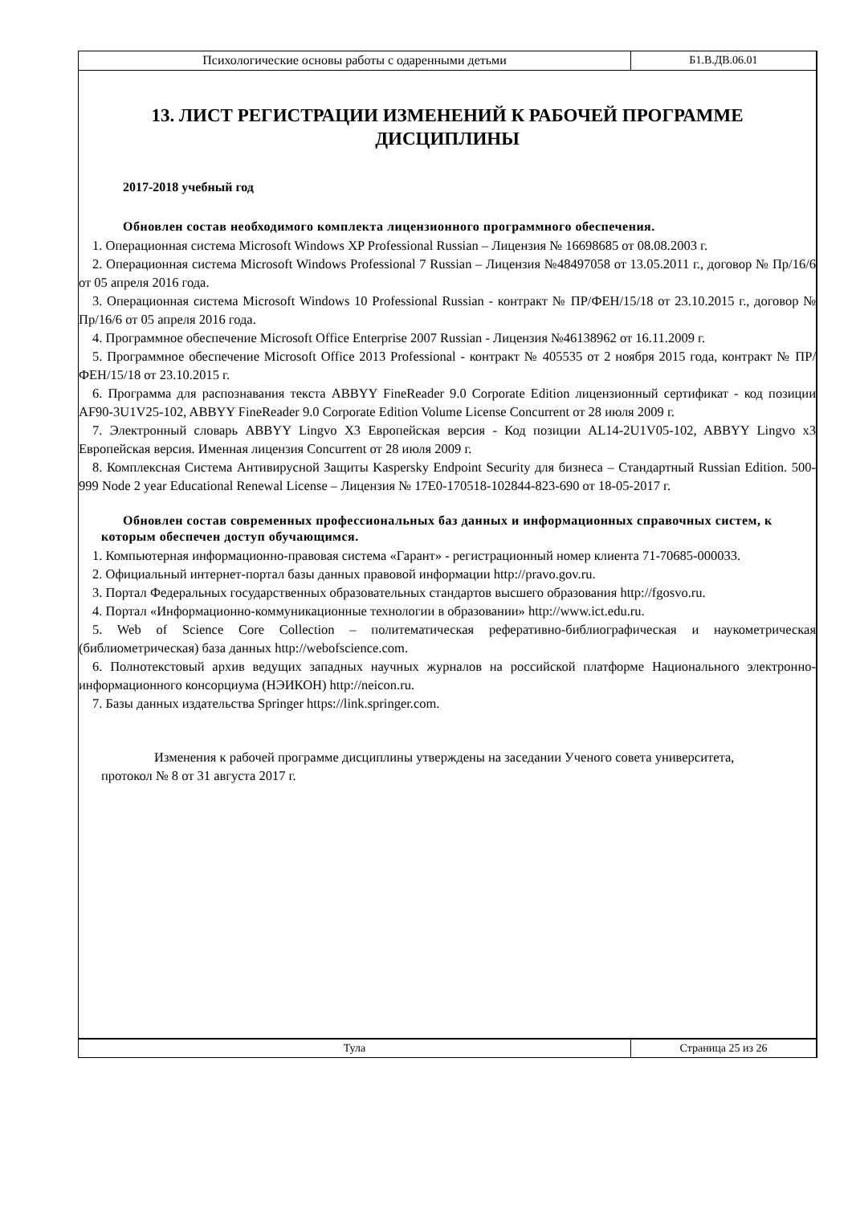| Психологические основы работы с одаренными детьми | Б1.В.ДВ.06.01 |
13. ЛИСТ РЕГИСТРАЦИИ ИЗМЕНЕНИЙ К РАБОЧЕЙ ПРОГРАММЕ ДИСЦИПЛИНЫ
2017-2018 учебный год
Обновлен состав необходимого комплекта лицензионного программного обеспечения.
1. Операционная система Microsoft Windows XP Professional Russian – Лицензия № 16698685 от 08.08.2003 г.
2. Операционная система Microsoft Windows Professional 7 Russian – Лицензия №48497058 от 13.05.2011 г., договор № Пр/16/6 от 05 апреля 2016 года.
3. Операционная система Microsoft Windows 10 Professional Russian - контракт № ПР/ФЕН/15/18 от 23.10.2015 г., договор № Пр/16/6 от 05 апреля 2016 года.
4. Программное обеспечение Microsoft Office Enterprise 2007 Russian - Лицензия №46138962 от 16.11.2009 г.
5. Программное обеспечение Microsoft Office 2013 Professional - контракт № 405535 от 2 ноября 2015 года, контракт № ПР/ФЕН/15/18 от 23.10.2015 г.
6. Программа для распознавания текста ABBYY FineReader 9.0 Corporate Edition лицензионный сертификат - код позиции AF90-3U1V25-102, ABBYY FineReader 9.0 Corporate Edition Volume License Concurrent от 28 июля 2009 г.
7. Электронный словарь ABBYY Lingvo X3 Европейская версия - Код позиции AL14-2U1V05-102, ABBYY Lingvo x3 Европейская версия. Именная лицензия Concurrent от 28 июля 2009 г.
8. Комплексная Система Антивирусной Защиты Kaspersky Endpoint Security для бизнеса – Стандартный Russian Edition. 500-999 Node 2 year Educational Renewal License – Лицензия № 17E0-170518-102844-823-690 от 18-05-2017 г.
Обновлен состав современных профессиональных баз данных и информационных справочных систем, к которым обеспечен доступ обучающимся.
1. Компьютерная информационно-правовая система «Гарант» - регистрационный номер клиента 71-70685-000033.
2. Официальный интернет-портал базы данных правовой информации http://pravo.gov.ru.
3. Портал Федеральных государственных образовательных стандартов высшего образования http://fgosvo.ru.
4. Портал «Информационно-коммуникационные технологии в образовании» http://www.ict.edu.ru.
5. Web of Science Core Collection – политематическая реферативно-библиографическая и наукометрическая (библиометрическая) база данных http://webofscience.com.
6. Полнотекстовый архив ведущих западных научных журналов на российской платформе Национального электронно-информационного консорциума (НЭИКОН) http://neicon.ru.
7. Базы данных издательства Springer https://link.springer.com.
Изменения к рабочей программе дисциплины утверждены на заседании Ученого совета университета, протокол № 8 от 31 августа 2017 г.
| Тула | Страница 25 из 26 |